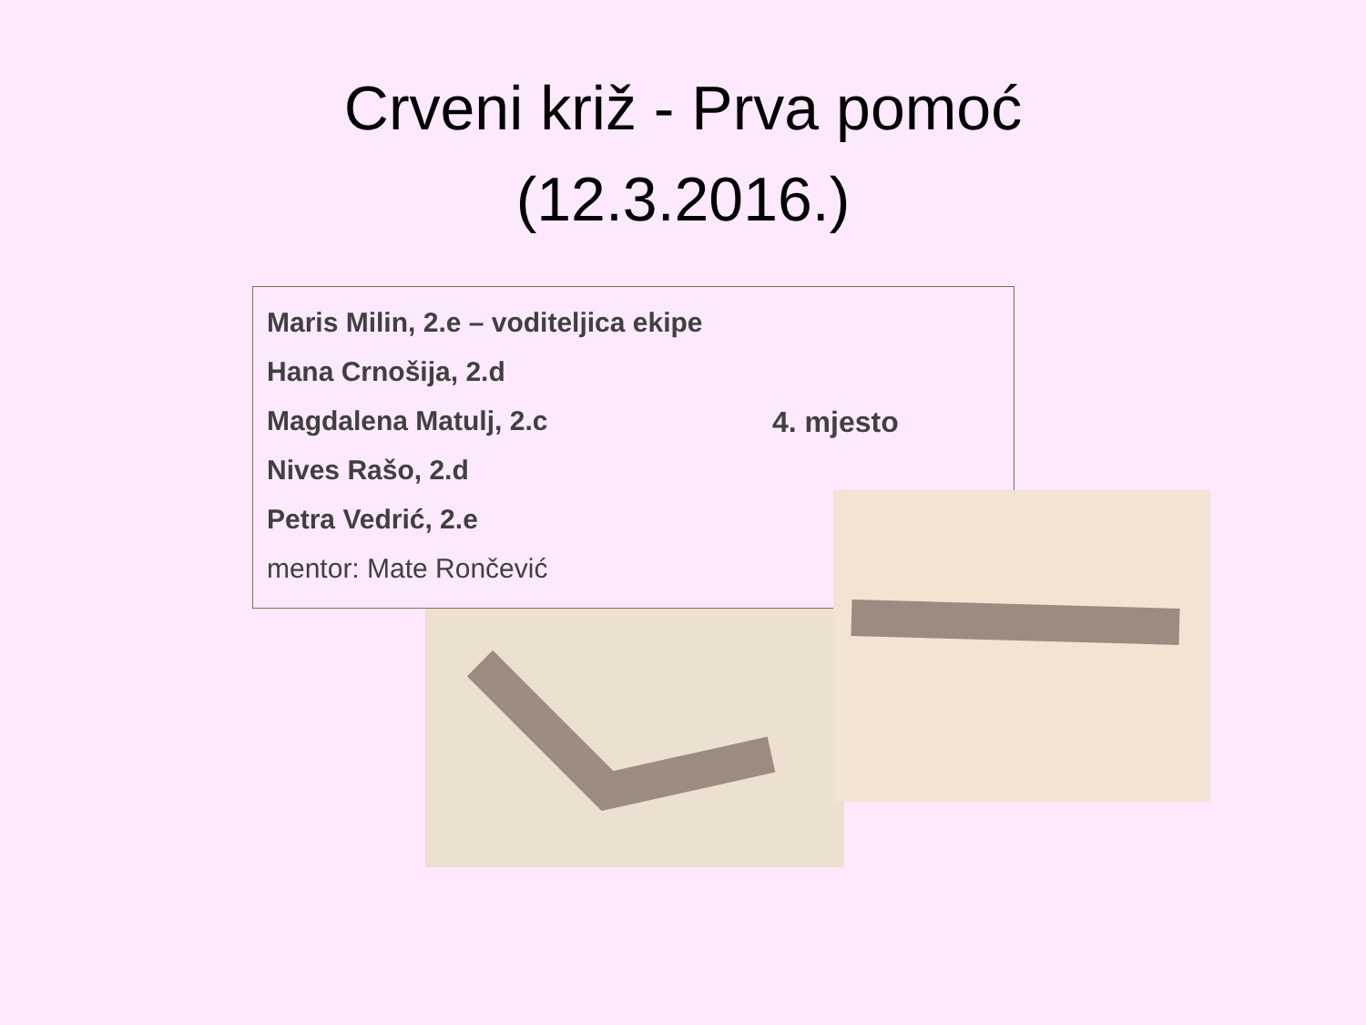Crveni križ - Prva pomoć
(12.3.2016.)
Maris Milin, 2.e – voditeljica ekipe
Hana Crnošija, 2.d
Magdalena Matulj, 2.c
Nives Rašo, 2.d
Petra Vedrić, 2.e
mentor: Mate Rončević
4. mjesto